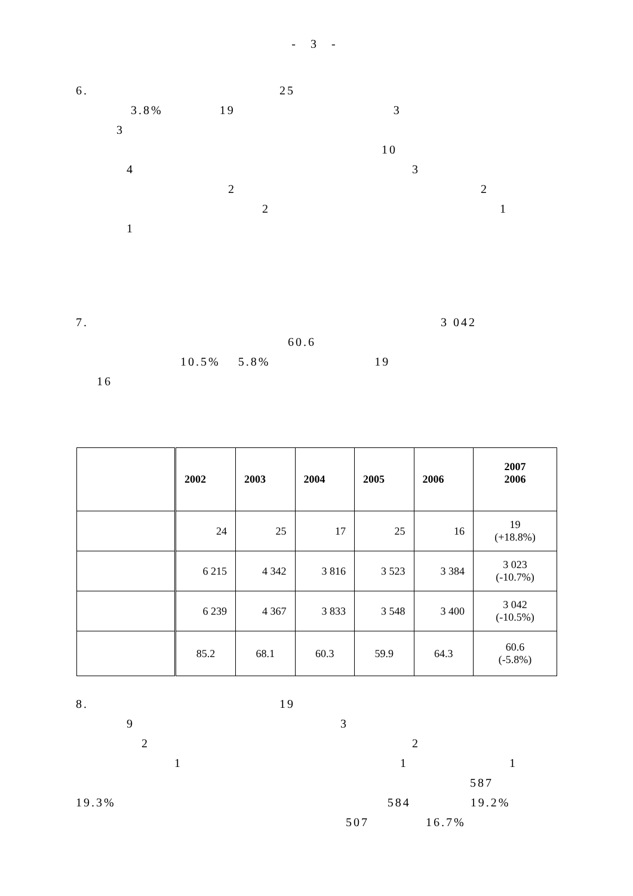- 3 -
6. 25
3.8% 19 3
3
10
4 3
2 2
2 1
1
7. 3 042
60.6
10.5% 5.8% 19
16
| | 2002 | 2003 | 2004 | 2005 | 2006 | 2007 2006 |
| --- | --- | --- | --- | --- | --- | --- |
| | 24 | 25 | 17 | 25 | 16 | 19 (+18.8%) |
| | 6 215 | 4 342 | 3 816 | 3 523 | 3 384 | 3 023 (-10.7%) |
| | 6 239 | 4 367 | 3 833 | 3 548 | 3 400 | 3 042 (-10.5%) |
| | 85.2 | 68.1 | 60.3 | 59.9 | 64.3 | 60.6 (-5.8%) |
8. 19
9 3
2 2
1 1 1
587
19.3% 584 19.2%
507 16.7%